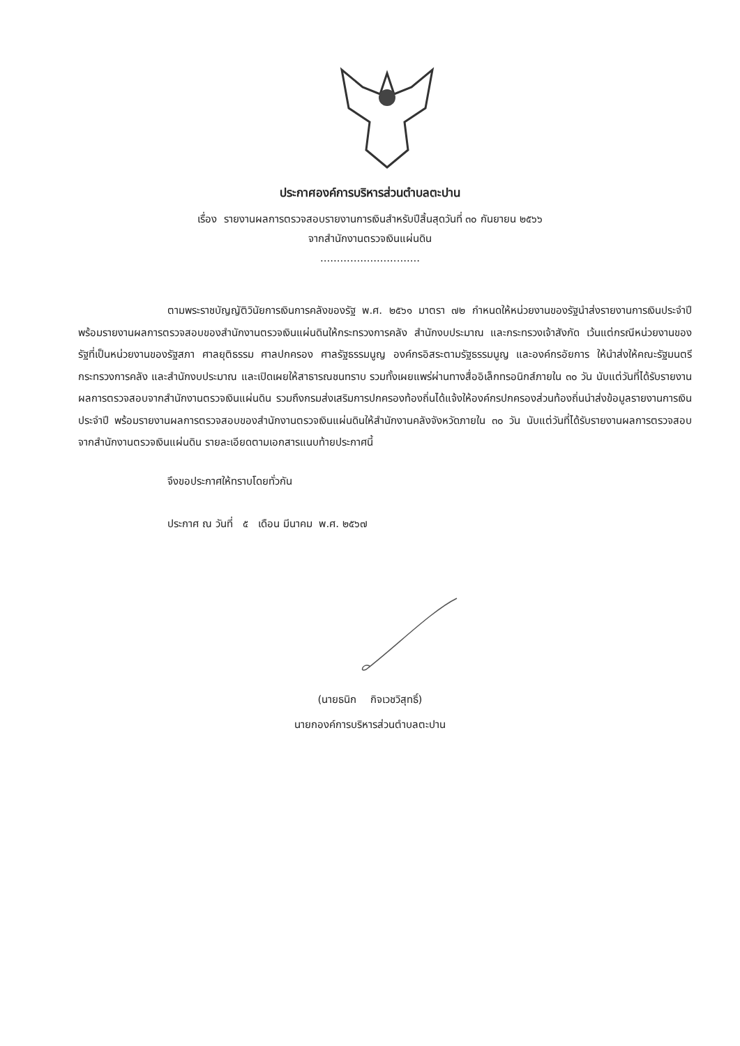ประกาศองค์การบริหารส่วนตำบลตะปาน
เรื่อง รายงานผลการตรวจสอบรายงานการเงินสำหรับปีสิ้นสุดวันที่ ๓๐ กันยายน ๒๕๖๖
จากสำนักงานตรวจเงินแผ่นดิน
..............................
ตามพระราชบัญญัติวินัยการเงินการคลังของรัฐ พ.ศ. ๒๕๖๑ มาตรา ๗๒ กำหนดให้หน่วยงานของรัฐนำส่งรายงานการเงินประจำปี พร้อมรายงานผลการตรวจสอบของสำนักงานตรวจเงินแผ่นดินให้กระทรวงการคลัง สำนักงบประมาณ และกระทรวงเจ้าสังกัด เว้นแต่กรณีหน่วยงานของรัฐที่เป็นหน่วยงานของรัฐสภา ศาลยุติธรรม ศาลปกครอง ศาลรัฐธรรมนูญ องค์กรอิสระตามรัฐธรรมนูญ และองค์กรอัยการ ให้นำส่งให้คณะรัฐมนตรีกระทรวงการคลัง และสำนักงบประมาณ และเปิดเผยให้สาธารณชนทราบ รวมทั้งเผยแพร่ผ่านทางสื่ออิเล็กทรอนิกส์ภายใน ๓๐ วัน นับแต่วันที่ได้รับรายงานผลการตรวจสอบจากสำนักงานตรวจเงินแผ่นดิน รวมถึงกรมส่งเสริมการปกครองท้องถิ่นได้แจ้งให้องค์กรปกครองส่วนท้องถิ่นนำส่งข้อมูลรายงานการเงินประจำปี พร้อมรายงานผลการตรวจสอบของสำนักงานตรวจเงินแผ่นดินให้สำนักงานคลังจังหวัดภายใน ๓๐ วัน นับแต่วันที่ได้รับรายงานผลการตรวจสอบจากสำนักงานตรวจเงินแผ่นดิน รายละเอียดตามเอกสารแนบท้ายประกาศนี้
จึงขอประกาศให้ทราบโดยทั่วกัน
ประกาศ ณ วันที่ ๕ เดือน มีนาคม พ.ศ. ๒๕๖๗
(นายธนิก กิจเวชวิสุทธิ์)
นายกองค์การบริหารส่วนตำบลตะปาน